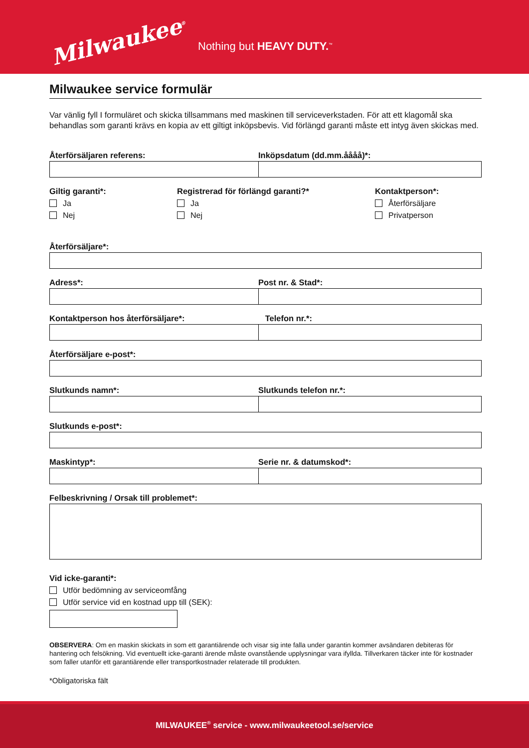Milwaukee<sup>®</sup>
Nothing but HEAVY DUTY.<sup>™</sup>
Milwaukee service formulär
Var vänlig fyll I formuläret och skicka tillsammans med maskinen till serviceverkstaden. För att ett klagomål ska behandlas som garanti krävs en kopia av ett giltigt inköpsbevis. Vid förlängd garanti måste ett intyg även skickas med.
Återförsäljaren referens: Inköpsdatum (dd.mm.åååå)*:
Giltig garanti*:
Ja
Nej
Registrerad för förlängd garanti?*
Ja
Nej
Kontaktperson*:
Återförsäljare
Privatperson
Återförsäljare*:
Adress*: Post nr. & Stad*:
Kontaktperson hos återförsäljare*:
Telefon nr.*:
Återförsäljare e-post*:
Slutkunds namn*: Slutkunds telefon nr.*:
Slutkunds e-post*:
Maskintyp*: Serie nr. & datumskod*:
Felbeskrivning / Orsak till problemet*:
Vid icke-garanti*:
Utför bedömning av serviceomfång
Utför service vid en kostnad upp till (SEK):
OBSERVERA: Om en maskin skickats in som ett garantiärende och visar sig inte falla under garantin kommer avsändaren debiteras för hantering och felsökning. Vid eventuellt icke-garanti ärende måste ovanstående upplysningar vara ifyllda. Tillverkaren täcker inte för kostnader som faller utanför ett garantiärende eller transportkostnader relaterade till produkten.
*Obligatoriska fält
MILWAUKEE<sup>®</sup> service - www.milwaukeetool.se/service